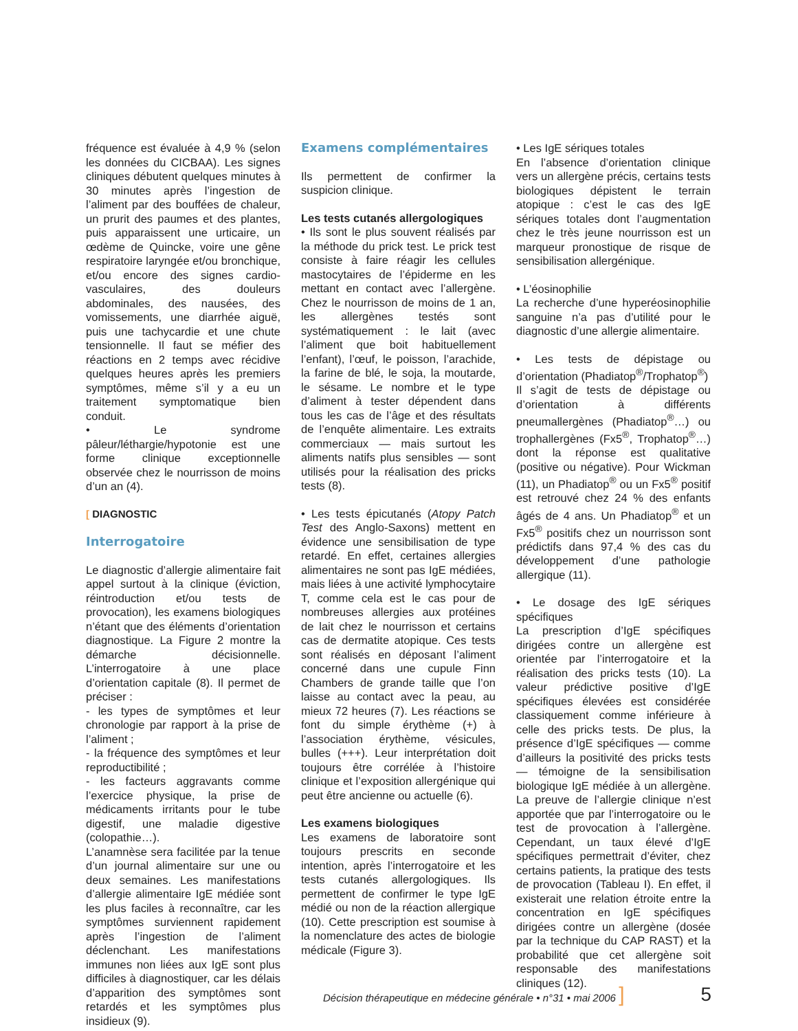fréquence est évaluée à 4,9 % (selon les données du CICBAA). Les signes cliniques débutent quelques minutes à 30 minutes après l’ingestion de l’aliment par des bouffées de chaleur, un prurit des paumes et des plantes, puis apparaissent une urticaire, un œdème de Quincke, voire une gêne respiratoire laryngée et/ou bronchique, et/ou encore des signes cardio-vasculaires, des douleurs abdominales, des nausées, des vomissements, une diarrhée aiguë, puis une tachycardie et une chute tensionnelle. Il faut se méfier des réactions en 2 temps avec récidive quelques heures après les premiers symptômes, même s’il y a eu un traitement symptomatique bien conduit.
• Le syndrome pâleur/léthargie/hypotonie est une forme clinique exceptionnelle observée chez le nourrisson de moins d’un an (4).
[ DIAGNOSTIC
Interrogatoire
Le diagnostic d’allergie alimentaire fait appel surtout à la clinique (éviction, réintroduction et/ou tests de provocation), les examens biologiques n’étant que des éléments d’orientation diagnostique. La Figure 2 montre la démarche décisionnelle. L’interrogatoire à une place d’orientation capitale (8). Il permet de préciser :
- les types de symptômes et leur chronologie par rapport à la prise de l’aliment ;
- la fréquence des symptômes et leur reproductibilité ;
- les facteurs aggravants comme l’exercice physique, la prise de médicaments irritants pour le tube digestif, une maladie digestive (colopathie…).
L’anamnèse sera facilitée par la tenue d’un journal alimentaire sur une ou deux semaines. Les manifestations d’allergie alimentaire IgE médiée sont les plus faciles à reconnaître, car les symptômes surviennent rapidement après l’ingestion de l’aliment déclenchant. Les manifestations immunes non liées aux IgE sont plus difficiles à diagnostiquer, car les délais d’apparition des symptômes sont retardés et les symptômes plus insidieux (9).
Examens complémentaires
Ils permettent de confirmer la suspicion clinique.
Les tests cutanés allergologiques
• Ils sont le plus souvent réalisés par la méthode du prick test. Le prick test consiste à faire réagir les cellules mastocytaires de l’épiderme en les mettant en contact avec l’allergène. Chez le nourrisson de moins de 1 an, les allergènes testés sont systématiquement : le lait (avec l’aliment que boit habituellement l’enfant), l’œuf, le poisson, l’arachide, la farine de blé, le soja, la moutarde, le sésame. Le nombre et le type d’aliment à tester dépendent dans tous les cas de l’âge et des résultats de l’enquête alimentaire. Les extraits commerciaux — mais surtout les aliments natifs plus sensibles — sont utilisés pour la réalisation des pricks tests (8).
• Les tests épicutanés (Atopy Patch Test des Anglo-Saxons) mettent en évidence une sensibilisation de type retardé. En effet, certaines allergies alimentaires ne sont pas IgE médiées, mais liées à une activité lymphocytaire T, comme cela est le cas pour de nombreuses allergies aux protéines de lait chez le nourrisson et certains cas de dermatite atopique. Ces tests sont réalisés en déposant l’aliment concerné dans une cupule Finn Chambers de grande taille que l’on laisse au contact avec la peau, au mieux 72 heures (7). Les réactions se font du simple érythème (+) à l’association érythème, vésicules, bulles (+++). Leur interprétation doit toujours être corrélée à l’histoire clinique et l’exposition allergénique qui peut être ancienne ou actuelle (6).
Les examens biologiques
Les examens de laboratoire sont toujours prescrits en seconde intention, après l’interrogatoire et les tests cutanés allergologiques. Ils permettent de confirmer le type IgE médié ou non de la réaction allergique (10). Cette prescription est soumise à la nomenclature des actes de biologie médicale (Figure 3).
• Les IgE sériques totales
En l’absence d’orientation clinique vers un allergène précis, certains tests biologiques dépistent le terrain atopique : c’est le cas des IgE sériques totales dont l’augmentation chez le très jeune nourrisson est un marqueur pronostique de risque de sensibilisation allergénique.
• L’éosinophilie
La recherche d’une hyperéosinophilie sanguine n’a pas d’utilité pour le diagnostic d’une allergie alimentaire.
• Les tests de dépistage ou d’orientation (Phadiatop<sup>®</sup>/Trophatop<sup>®</sup>)
Il s’agit de tests de dépistage ou d’orientation à différents pneumallergènes (Phadiatop<sup>®</sup>…) ou trophallergènes (Fx5<sup>®</sup>, Trophatop<sup>®</sup>…) dont la réponse est qualitative (positive ou négative). Pour Wickman (11), un Phadiatop<sup>®</sup> ou un Fx5<sup>®</sup> positif est retrouvé chez 24 % des enfants âgés de 4 ans. Un Phadiatop<sup>®</sup> et un Fx5<sup>®</sup> positifs chez un nourrisson sont prédictifs dans 97,4 % des cas du développement d’une pathologie allergique (11).
• Le dosage des IgE sériques spécifiques
La prescription d’IgE spécifiques dirigées contre un allergène est orientée par l’interrogatoire et la réalisation des pricks tests (10). La valeur prédictive positive d’IgE spécifiques élevées est considérée classiquement comme inférieure à celle des pricks tests. De plus, la présence d’IgE spécifiques — comme d’ailleurs la positivité des pricks tests — témoigne de la sensibilisation biologique IgE médiée à un allergène. La preuve de l’allergie clinique n’est apportée que par l’interrogatoire ou le test de provocation à l’allergène. Cependant, un taux élevé d’IgE spécifiques permettrait d’éviter, chez certains patients, la pratique des tests de provocation (Tableau I). En effet, il existerait une relation étroite entre la concentration en IgE spécifiques dirigées contre un allergène (dosée par la technique du CAP RAST) et la probabilité que cet allergène soit responsable des manifestations cliniques (12).
Décision thérapeutique en médecine générale • n°31 • mai 2006 ] 5